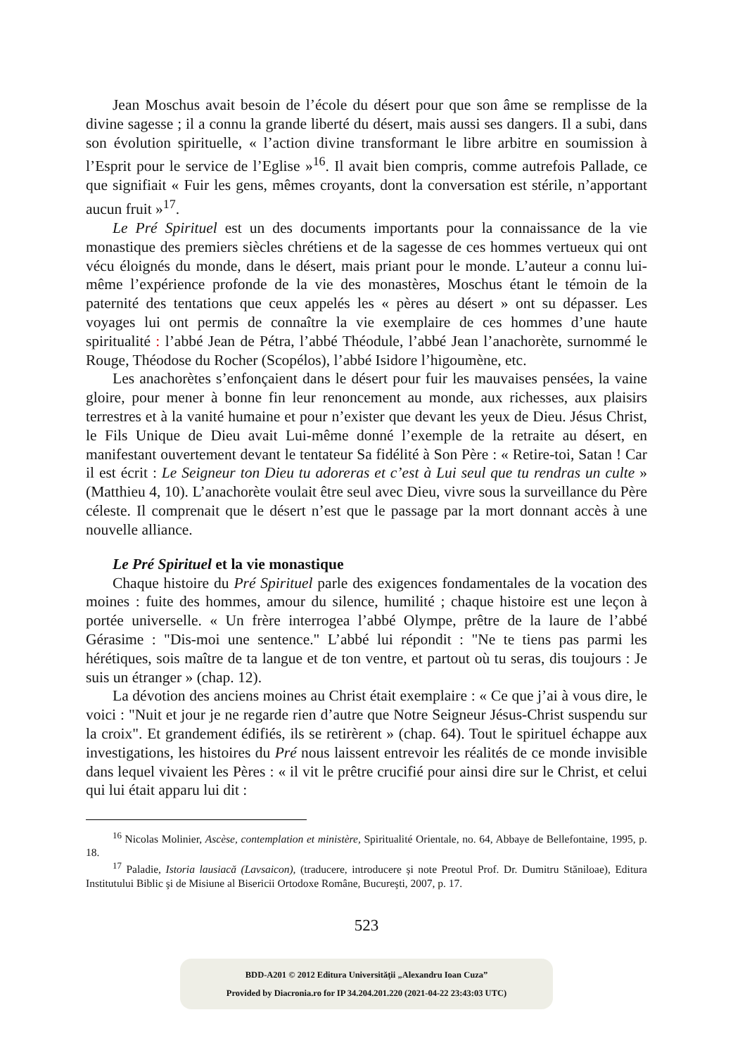Jean Moschus avait besoin de l’école du désert pour que son âme se remplisse de la divine sagesse ; il a connu la grande liberté du désert, mais aussi ses dangers. Il a subi, dans son évolution spirituelle, « l’action divine transformant le libre arbitre en soumission à l’Esprit pour le service de l’Eglise »<sup>16</sup>. Il avait bien compris, comme autrefois Pallade, ce que signifiait « Fuir les gens, mêmes croyants, dont la conversation est stérile, n’apportant aucun fruit »<sup>17</sup>.
Le Pré Spirituel est un des documents importants pour la connaissance de la vie monastique des premiers siècles chrétiens et de la sagesse de ces hommes vertueux qui ont vécu éloignés du monde, dans le désert, mais priant pour le monde. L’auteur a connu lui-même l’expérience profonde de la vie des monastères, Moschus étant le témoin de la paternité des tentations que ceux appelés les « pères au désert » ont su dépasser. Les voyages lui ont permis de connaître la vie exemplaire de ces hommes d’une haute spiritualité : l’abbé Jean de Pétra, l’abbé Théodule, l’abbé Jean l’anachorète, surnommé le Rouge, Théodose du Rocher (Scopélos), l’abbé Isidore l’higoumène, etc.
Les anachorètes s’enfonçaient dans le désert pour fuir les mauvaises pensées, la vaine gloire, pour mener à bonne fin leur renoncement au monde, aux richesses, aux plaisirs terrestres et à la vanité humaine et pour n’exister que devant les yeux de Dieu. Jésus Christ, le Fils Unique de Dieu avait Lui-même donné l’exemple de la retraite au désert, en manifestant ouvertement devant le tentateur Sa fidélité à Son Père : « Retire-toi, Satan ! Car il est écrit : Le Seigneur ton Dieu tu adoreras et c’est à Lui seul que tu rendras un culte » (Matthieu 4, 10). L’anachorète voulait être seul avec Dieu, vivre sous la surveillance du Père céleste. Il comprenait que le désert n’est que le passage par la mort donnant accès à une nouvelle alliance.
Le Pré Spirituel et la vie monastique
Chaque histoire du Pré Spirituel parle des exigences fondamentales de la vocation des moines : fuite des hommes, amour du silence, humilité ; chaque histoire est une leçon à portée universelle. « Un frère interrogea l’abbé Olympe, prêtre de la laure de l’abbé Gérasime : "Dis-moi une sentence." L’abbé lui répondit : "Ne te tiens pas parmi les hérétiques, sois maître de ta langue et de ton ventre, et partout où tu seras, dis toujours : Je suis un étranger » (chap. 12).
La dévotion des anciens moines au Christ était exemplaire : « Ce que j’ai à vous dire, le voici : "Nuit et jour je ne regarde rien d’autre que Notre Seigneur Jésus-Christ suspendu sur la croix". Et grandement édifiés, ils se retirèrent » (chap. 64). Tout le spirituel échappe aux investigations, les histoires du Pré nous laissent entrevoir les réalités de ce monde invisible dans lequel vivaient les Pères : « il vit le prêtre crucifié pour ainsi dire sur le Christ, et celui qui lui était apparu lui dit :
<sup>16</sup> Nicolas Molinier, Ascèse, contemplation et ministère, Spiritualité Orientale, no. 64, Abbaye de Bellefontaine, 1995, p. 18.
<sup>17</sup> Paladie, Istoria lausiacă (Lavsaicon), (traducere, introducere și note Preotul Prof. Dr. Dumitru Stăniloae), Editura Institutului Biblic şi de Misiune al Bisericii Ortodoxe Române, Bucureşti, 2007, p. 17.
523
BDD-A201 © 2012 Editura Universităţii „Alexandru Ioan Cuza”
Provided by Diacronia.ro for IP 34.204.201.220 (2021-04-22 23:43:03 UTC)